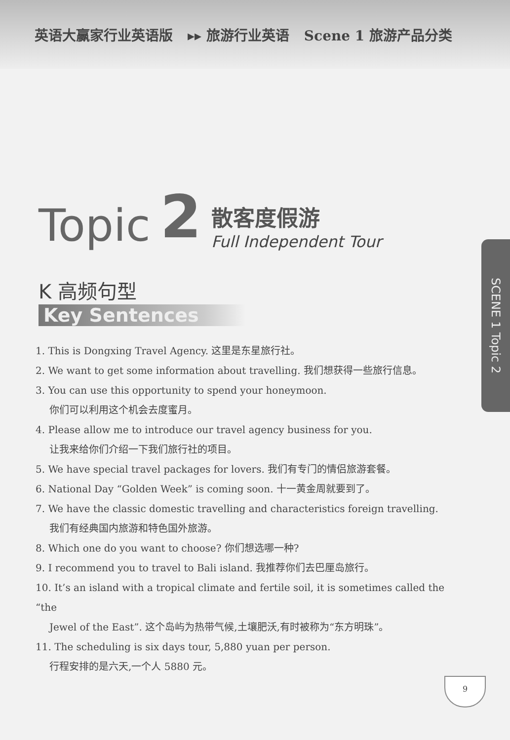英语大赢家行业英语版 ▸▸ 旅游行业英语 Scene 1 旅游产品分类
Topic 2
散客度假游
Full Independent Tour
K 高频句型
Key Sentences
1. This is Dongxing Travel Agency. 这里是东星旅行社。
2. We want to get some information about travelling. 我们想获得一些旅行信息。
3. You can use this opportunity to spend your honeymoon.
你们可以利用这个机会去度蜜月。
4. Please allow me to introduce our travel agency business for you.
让我来给你们介绍一下我们旅行社的项目。
5. We have special travel packages for lovers. 我们有专门的情侣旅游套餐。
6. National Day “Golden Week” is coming soon. 十一黄金周就要到了。
7. We have the classic domestic travelling and characteristics foreign travelling.
我们有经典国内旅游和特色国外旅游。
8. Which one do you want to choose? 你们想选哪一种?
9. I recommend you to travel to Bali island. 我推荐你们去巴厘岛旅行。
10. It’s an island with a tropical climate and fertile soil, it is sometimes called the “the
Jewel of the East”. 这个岛屿为热带气候,土壤肥沃,有时被称为“东方明珠”。
11. The scheduling is six days tour, 5,880 yuan per person.
行程安排的是六天,一个人 5880 元。
SCENE 1 Topic 2
9